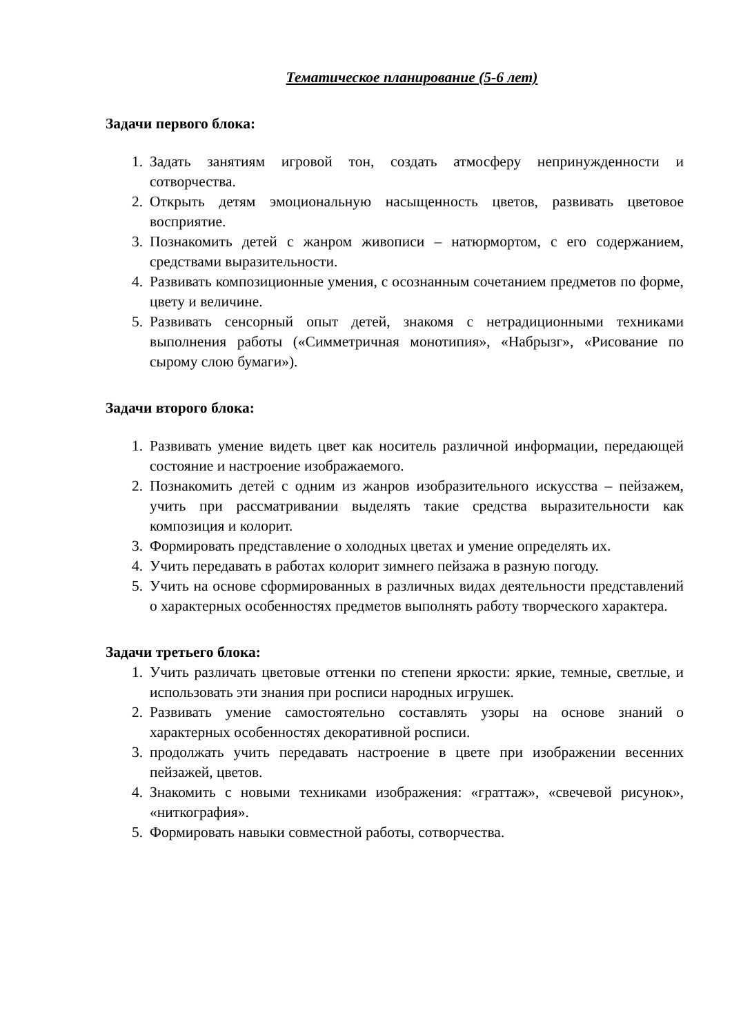Тематическое планирование (5-6 лет)
Задачи первого блока:
1. Задать занятиям игровой тон, создать атмосферу непринужденности и сотворчества.
2. Открыть детям эмоциональную насыщенность цветов, развивать цветовое восприятие.
3. Познакомить детей с жанром живописи – натюрмортом, с его содержанием, средствами выразительности.
4. Развивать композиционные умения, с осознанным сочетанием предметов по форме, цвету и величине.
5. Развивать сенсорный опыт детей, знакомя с нетрадиционными техниками выполнения работы («Симметричная монотипия», «Набрызг», «Рисование по сырому слою бумаги»).
Задачи второго блока:
1. Развивать умение видеть цвет как носитель различной информации, передающей состояние и настроение изображаемого.
2. Познакомить детей с одним из жанров изобразительного искусства – пейзажем, учить при рассматривании выделять такие средства выразительности как композиция и колорит.
3. Формировать представление о холодных цветах и умение определять их.
4. Учить передавать в работах колорит зимнего пейзажа в разную погоду.
5. Учить на основе сформированных в различных видах деятельности представлений о характерных особенностях предметов выполнять работу творческого характера.
Задачи третьего блока:
1. Учить различать цветовые оттенки по степени яркости: яркие, темные, светлые, и использовать эти знания при росписи народных игрушек.
2. Развивать умение самостоятельно составлять узоры на основе знаний о характерных особенностях декоративной росписи.
3. продолжать учить передавать настроение в цвете при изображении весенних пейзажей, цветов.
4. Знакомить с новыми техниками изображения: «граттаж», «свечевой рисунок», «ниткография».
5. Формировать навыки совместной работы, сотворчества.